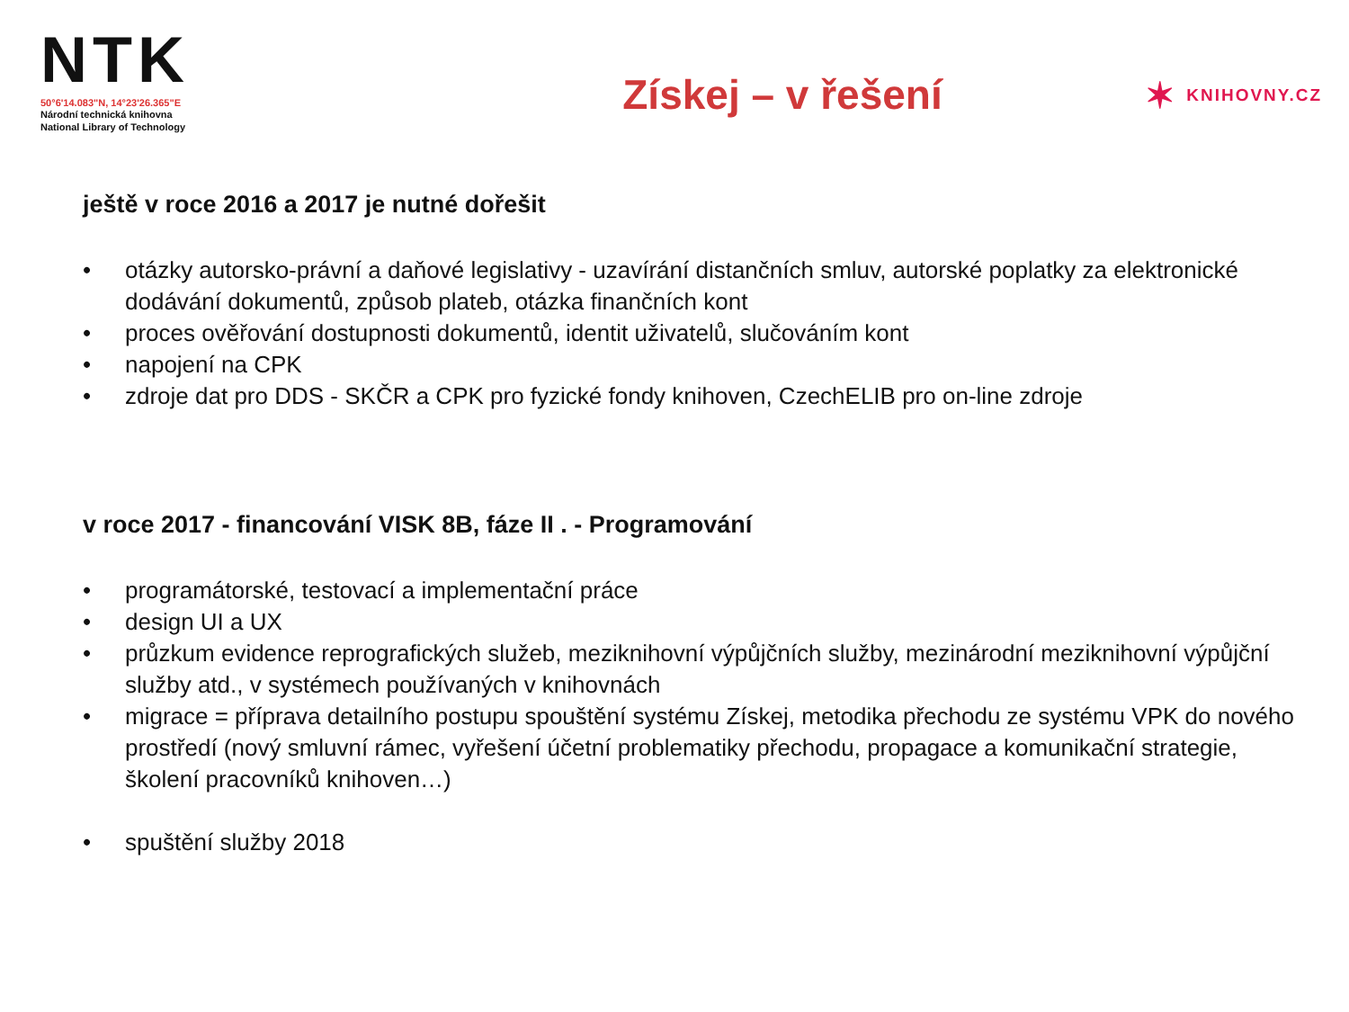NTK
50°6'14.083"N, 14°23'26.365"E
Národní technická knihovna
National Library of Technology
✶ KNIHOVNY.CZ
Získej – v řešení
ještě v roce 2016 a 2017 je nutné dořešit
• otázky autorsko-právní a daňové legislativy - uzavírání distančních smluv, autorské poplatky za elektronické dodávání dokumentů, způsob plateb, otázka finančních kont
• proces ověřování dostupnosti dokumentů, identit uživatelů, slučováním kont
• napojení na CPK
• zdroje dat pro DDS - SKČR a CPK pro fyzické fondy knihoven, CzechELIB pro on-line zdroje
v roce 2017 - financování VISK 8B, fáze II . - Programování
• programátorské, testovací a implementační práce
• design UI a UX
• průzkum evidence reprografických služeb, meziknihovní výpůjčních služby, mezinárodní meziknihovní výpůjční služby atd., v systémech používaných v knihovnách
• migrace = příprava detailního postupu spouštění systému Získej, metodika přechodu ze systému VPK do nového prostředí (nový smluvní rámec, vyřešení účetní problematiky přechodu, propagace a komunikační strategie, školení pracovníků knihoven…)
• spuštění služby 2018